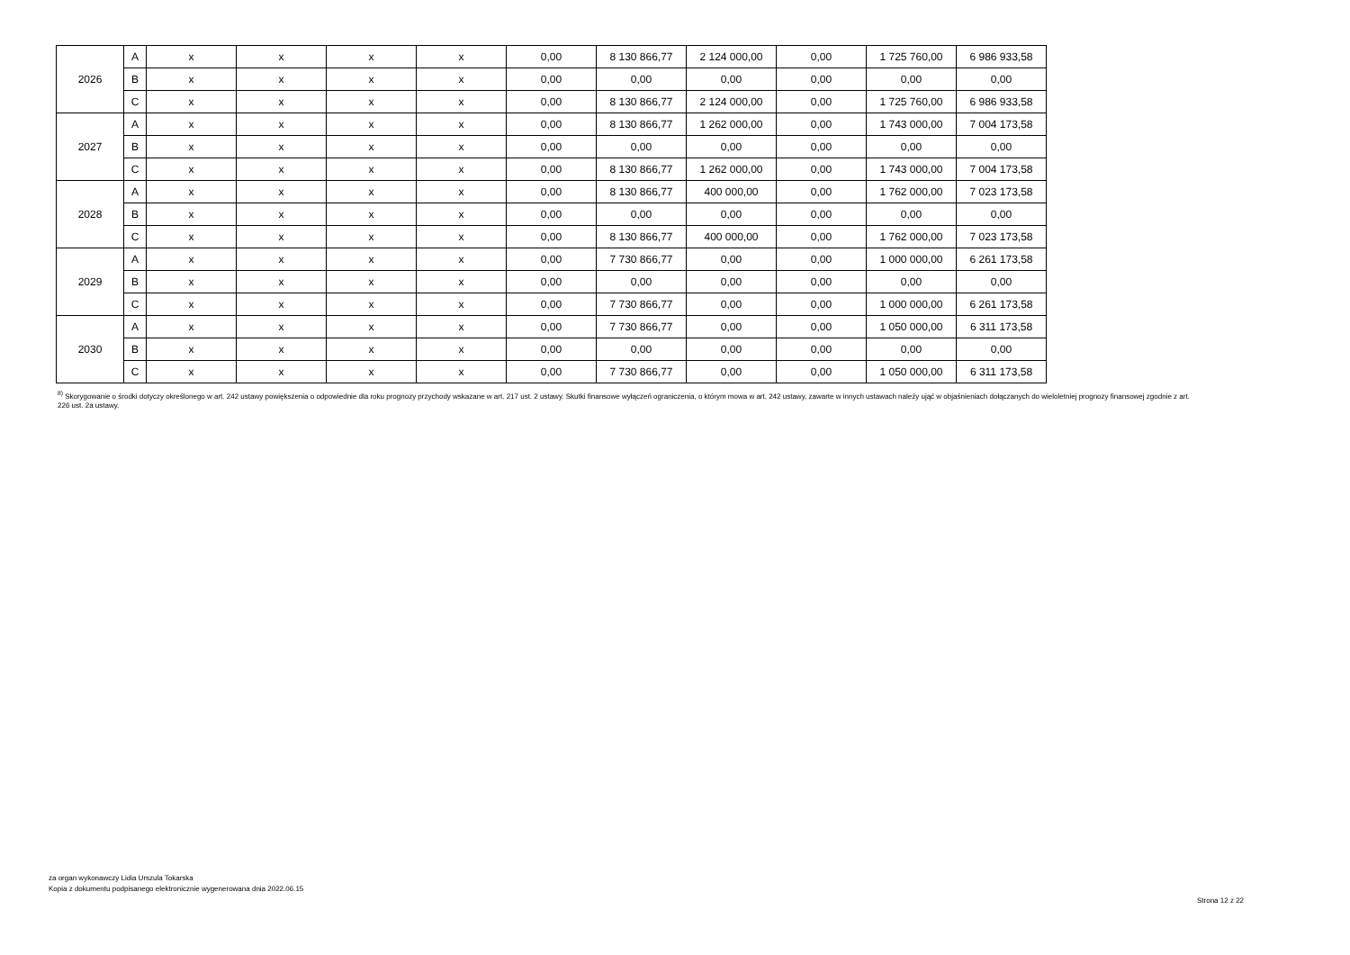| 2026 | A | x | x | x | x | 0,00 | 8 130 866,77 | 2 124 000,00 | 0,00 | 1 725 760,00 | 6 986 933,58 |
| | B | x | x | x | x | 0,00 | 0,00 | 0,00 | 0,00 | 0,00 | 0,00 |
| | C | x | x | x | x | 0,00 | 8 130 866,77 | 2 124 000,00 | 0,00 | 1 725 760,00 | 6 986 933,58 |
| 2027 | A | x | x | x | x | 0,00 | 8 130 866,77 | 1 262 000,00 | 0,00 | 1 743 000,00 | 7 004 173,58 |
| | B | x | x | x | x | 0,00 | 0,00 | 0,00 | 0,00 | 0,00 | 0,00 |
| | C | x | x | x | x | 0,00 | 8 130 866,77 | 1 262 000,00 | 0,00 | 1 743 000,00 | 7 004 173,58 |
| 2028 | A | x | x | x | x | 0,00 | 8 130 866,77 | 400 000,00 | 0,00 | 1 762 000,00 | 7 023 173,58 |
| | B | x | x | x | x | 0,00 | 0,00 | 0,00 | 0,00 | 0,00 | 0,00 |
| | C | x | x | x | x | 0,00 | 8 130 866,77 | 400 000,00 | 0,00 | 1 762 000,00 | 7 023 173,58 |
| 2029 | A | x | x | x | x | 0,00 | 7 730 866,77 | 0,00 | 0,00 | 1 000 000,00 | 6 261 173,58 |
| | B | x | x | x | x | 0,00 | 0,00 | 0,00 | 0,00 | 0,00 | 0,00 |
| | C | x | x | x | x | 0,00 | 7 730 866,77 | 0,00 | 0,00 | 1 000 000,00 | 6 261 173,58 |
| 2030 | A | x | x | x | x | 0,00 | 7 730 866,77 | 0,00 | 0,00 | 1 050 000,00 | 6 311 173,58 |
| | B | x | x | x | x | 0,00 | 0,00 | 0,00 | 0,00 | 0,00 | 0,00 |
| | C | x | x | x | x | 0,00 | 7 730 866,77 | 0,00 | 0,00 | 1 050 000,00 | 6 311 173,58 |
<sup>8)</sup> Skorygowanie o środki dotyczy określonego w art. 242 ustawy powiększenia o odpowiednie dla roku prognozy przychody wskazane w art. 217 ust. 2 ustawy. Skutki finansowe wyłączeń ograniczenia, o którym mowa w art. 242 ustawy, zawarte w innych ustawach należy ująć w objaśnieniach dołączanych do wieloletniej prognozy finansowej zgodnie z art. 226 ust. 2a ustawy.
za organ wykonawczy Lidia Urszula Tokarska
Kopia z dokumentu podpisanego elektronicznie wygenerowana dnia 2022.06.15
Strona 12 z 22